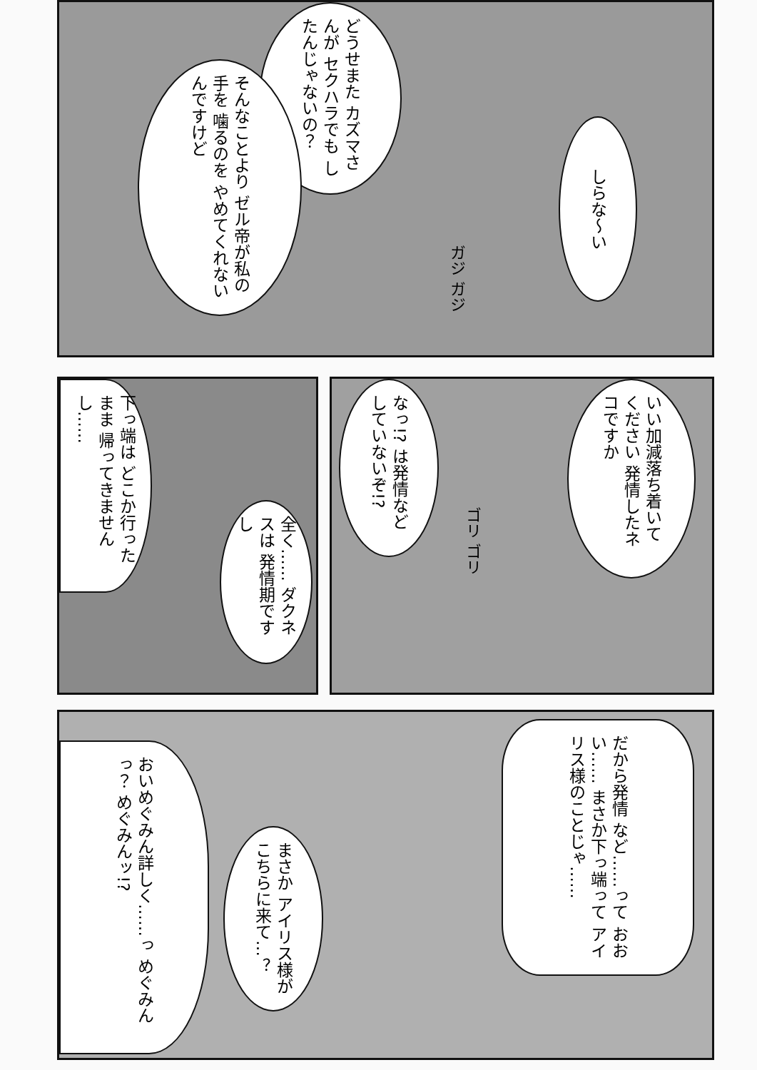どうせまた カズマさんが セクハラでも したんじゃないの？
そんなことより ゼル帝が私の手を 噛るのを やめてくれないんですけど
しらな～い
ガジ ガジ
下っ端は どこか行ったまま 帰ってきませんし……
全く…… ダクネスは 発情期ですし
なっ!? は発情など していないぞ!?
いい加減落ち着いて ください 発情したネコですか
ゴリ ゴリ
おいめぐみん詳しく……っ めぐみんっ？ めぐみんッ!?
まさか アイリス様が こちらに来て…？
だから発情 など……って おおい…… まさか下っ端って アイリス様のことじゃ……